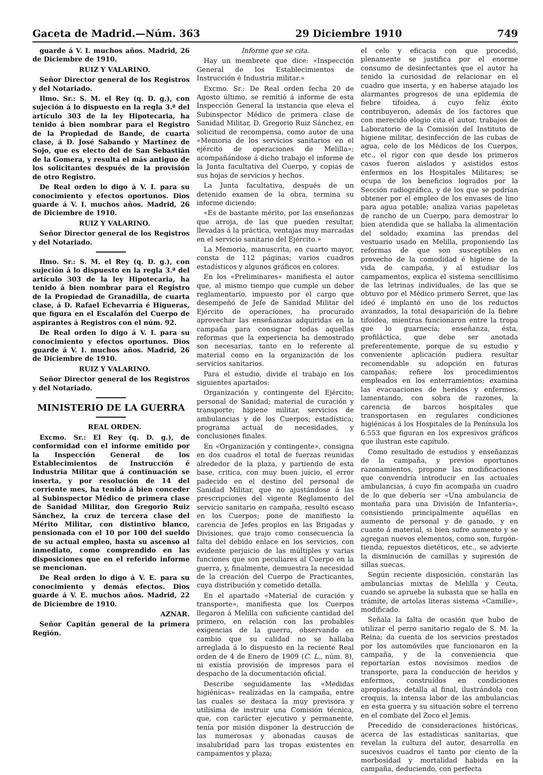Gaceta de Madrid.—Núm. 363 29 Diciembre 1910 749
guarde á V. I. muchos años. Madrid, 26 de Diciembre de 1910.
RUIZ Y VALARINO.
Señor Director general de los Registros y del Notariado.
Ilmo. Sr.: S. M. el Rey (q. D. g.), con sujeción á lo dispuesto en la regla 3.ª del artículo 303 de la ley Hipotecaria, ha tenido á bien nombrar para el Registro de la Propiedad de Bande, de cuarta clase, á D. José Sabando y Martínez de Sojo, que es electo del de San Sebastián de la Gomera, y resulta el más antiguo de los solicitantes después de la provisión de otro Registro.
De Real orden lo digo á V. I. para su conocimiento y efectos oportunos. Dios guarde á V. I. muchos años. Madrid, 26 de Diciembre de 1910.
RUIZ Y VALARINO.
Señor Director general de los Registros y del Notariado.
Ilmo. Sr.: S. M. el Rey (q. D. g.), con sujeción á lo dispuesto en la regla 3.ª del artículo 303 de la ley Hipotecaria, ha tenido á bien nombrar para el Registro de la Propiedad de Granadilla, de cuarta clase, á D. Rafael Echevarría é Higueras, que figura en el Escalafón del Cuerpo de aspirantes á Registros con el núm. 92.
De Real orden lo digo á V. I. para su conocimiento y efectos oportunos. Dios guarde á V. I. muchos años. Madrid, 26 de Diciembre de 1910.
RUIZ Y VALARINO.
Señor Director general de los Registros y del Notariado.
MINISTERIO DE LA GUERRA
REAL ORDEN.
Excmo. Sr.: El Rey (q. D. g.), de conformidad con el informe emitido por la Inspección General de los Establecimientos de Instrucción é Industria Militar que á continuación se inserta, y por resolución de 14 del corriente mes, ha tenido á bien conceder al Subinspector Médico de primera clase de Sanidad Militar, don Gregorio Ruiz Sánchez, la cruz de tercera clase del Mérito Militar, con distintivo blanco, pensionada con el 10 por 100 del sueldo de su actual empleo, hasta su ascenso al inmediato, como comprendido en las disposiciones que en el referido informe se mencionan.
De Real orden lo digo á V. E. para su conocimiento y demás efectos. Dios guarde á V. E. muchos años. Madrid, 22 de Diciembre de 1910.
AZNAR.
Señor Capitán general de la primera Región.
Informe que se cita.
Hay un membrete que dice: «Inspección General de los Establecimientos de Instrucción é Industria militar.»
Excmo. Sr.: De Real orden fecha 20 de Agosto último, se remitió á informe de esta Inspección General la instancia que eleva el Subinspector Médico de primera clase de Sanidad Militar, D. Gregorio Ruiz Sánchez, en solicitud de recompensa, como autor de una «Memoria de los servicios sanitarios en el ejército de operaciones de Melilla»; acompañándose á dicho trabajo el informe de la Junta facultativa del Cuerpo, y copias de sus hojas de servicios y hechos.
La Junta facultativa, después de un detenido examen de la obra, termina su informe diciendo:
«Es de bastante mérito, por las enseñanzas que arroja, de las que pueden resultar, llevadas á la práctica, ventajas muy marcadas en el servicio sanitario del Ejército.»
La Memoria, manuscrita, en cuarto mayor, consta de 112 páginas; varios cuadros estadísticos y algunos gráficos en colores.
En los «Preliminares» manifiesta el autor que, al mismo tiempo que cumple un deber reglamentario, impuesto por el cargo que desempeñó de Jefe de Sanidad Militar del Ejército de operaciones, ha procurado aprovechar las enseñanzas adquiridas en la campaña para consignar todas aquellas reformas que la experiencia ha demostrado son necesarias, tanto en lo referente al material como en la organización de los servicios sanitarios.
Para el estudio, divide el trabajo en los siguientes apartados:
Organización y contingente del Ejército; personal de Sanidad; material de curación y transporte; higiene militar, servicios de ambulancias y de los Cuerpos; estadística; programa actual de necesidades, y conclusiones finales.
En «Organización y contingente», consigna en dos cuadros el total de fuerzas reunidas alrededor de la plaza, y partiendo de esta base, critica, con muy buen juicio, el error padecido en el destino del personal de Sanidad Militar, que no ajustándose á las prescripciones del vigente Reglamento del servicio sanitario en campaña, resultó escaso en los Cuerpos; pone de manifiesto la carencia de Jefes propios en las Brigadas y Divisiones, que trajo como consecuencia la falta del debido enlace en los servicios, con evidente perjuicio de las múltiples y varias funciones que son peculiares al Cuerpo en la guerra, y, finalmente, demuestra la necesidad de la creación del Cuerpo de Practicantes, cuya distribución y cometido detalla.
En el apartado «Material de curación y transporte», manifiesta que los Cuerpos llegaron á Melilla con suficiente cantidad del primero, en relación con las probables exigencias de la guerra, observando en cambio que su calidad no se hallaba arreglada á lo dispuesto en la reciente Real orden de 4 de Enero de 1909 (C. L., núm. 8), ni existía provisión de impresos para el despacho de la documentación oficial.
Describe seguidamente las «Medidas higiénicas» realizadas en la campaña, entre las cuales se destaca la muy previsora y utilísima de instruir una Comisión técnica, que, con carácter ejecutivo y permanente, tenía por misión disponer la destrucción de las numerosas y abonadas causas de insalubridad para las tropas existentes en campamentos y plaza;
el celo y eficacia con que procedió, plenamente se justifica por el enorme consumo de desinfectantes que el autor ha tenido la curiosidad de relacionar en el cuadro que inserta, y en haberse atajado los alarmantes progresos de una epidemia de fiebre tifoidea, á cuyo feliz éxito contribuyeron, además de los factores que con merecido elogio cita el autor, trabajos de Laboratorio de la Comisión del Instituto de higiene militar, desinfección de las cubas de agua, celo de los Médicos de los Cuerpos, etc., el rigor con que desde los primeros casos fueron aislados y asistidos estos enfermos en los Hospitales Militares; se ocupa de los beneficios logrados por la Sección radiográfica, y de los que se podrían obtener por el empleo de los envases de lino para agua potable; analiza varias papeletas de rancho de un Cuerpo, para demostrar lo bien atendida que se hallaba la alimentación del soldado; examina las prendas del vestuario usado en Melilla, proponiendo las reformas de que son susceptibles en provecho de la comodidad é higiene de la vida de campaña, y al estudiar los campamentos, explica el sistema sencillísimo de las letrinas individuales, de las que se obtuvo por el Médico primero Serret, que las ideó é implantó en uno de los reductos avanzados, la total desaparición de la fiebre tifoidea, mientras funcionaron entre la tropa que lo guarnecía; enseñanza, ésta, profiláctica, que debe ser anotada preferentemente, porque de su estudio y conveniente aplicación pudiera resultar recomendable su adopción en futuras campañas; refiere los procedimientos empleados en los enterramientos; examina las evacuaciones de heridos y enfermos, lamentando, con sobra de razones, la carencia de barcos hospitales que transportasen en regulares condiciones higiénicas á los Hospitales de la Península los 6.553 que figuran en los expresivos gráficos que ilustran este capítulo.
Como resultado de estudios y enseñanzas de la campaña, y previos oportunos razonamientos, propone las modificaciones que convendría introducir en las actuales ambulancias, á cuyo fin acompaña un cuadro de lo que debería ser «Una ambulancia de montaña para una División de Infantería», consistiendo principalmente aquéllas en aumento de personal y de ganado, y en cuanto á material, si bien sufre aumento y se agregan nuevos elementos, como son, furgón-tienda, repuestos dietéticos, etc., se advierte la disminución de camillas y supresión de sillas suecas.
Según reciente disposición, constarán las ambulancias mixtas de Melilla y Ceuta, cuando se apruebe la subasta que se halla en trámite, de artolas literas sistema «Camille», modificado.
Señala la falta de ocasión que hubo de utilizar el perro sanitario regalo de S. M. la Reina; da cuenta de los servicios prestados por los automóviles que funcionaron en la campaña, y de la conveniencia que reportarían estos novísimos medios de transporte, para la conducción de heridos y enfermos, construídos en condiciones apropiadas; detalla al final, ilustrándola con croquis, la intensa labor de las ambulancias en esta guerra y su situación sobre el terreno en el combate del Zoco el Jemis.
Precedido de consideraciones históricas, acerca de las estadísticas sanitarias, que revelan la cultura del autor, desarrolla en sucesivos cuadros el tanto por ciento de la morbosidad y mortalidad habida en la campaña, deduciendo, con perfecta